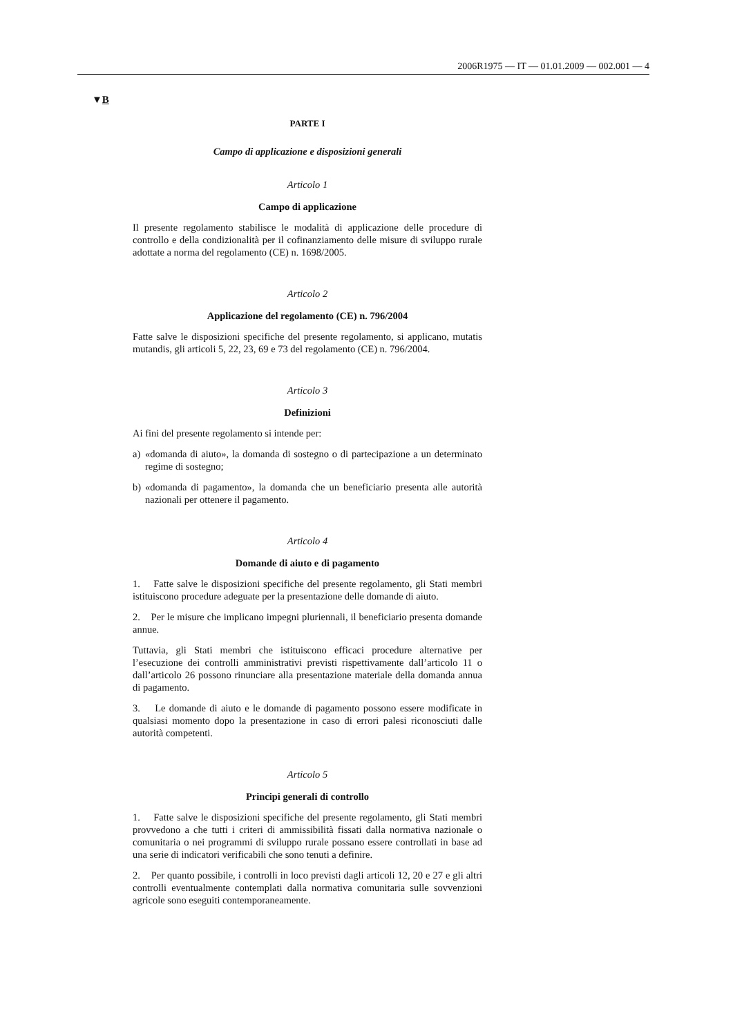2006R1975 — IT — 01.01.2009 — 002.001 — 4
▼B
PARTE I
Campo di applicazione e disposizioni generali
Articolo 1
Campo di applicazione
Il presente regolamento stabilisce le modalità di applicazione delle procedure di controllo e della condizionalità per il cofinanziamento delle misure di sviluppo rurale adottate a norma del regolamento (CE) n. 1698/2005.
Articolo 2
Applicazione del regolamento (CE) n. 796/2004
Fatte salve le disposizioni specifiche del presente regolamento, si applicano, mutatis mutandis, gli articoli 5, 22, 23, 69 e 73 del regolamento (CE) n. 796/2004.
Articolo 3
Definizioni
Ai fini del presente regolamento si intende per:
a) «domanda di aiuto», la domanda di sostegno o di partecipazione a un determinato regime di sostegno;
b) «domanda di pagamento», la domanda che un beneficiario presenta alle autorità nazionali per ottenere il pagamento.
Articolo 4
Domande di aiuto e di pagamento
1. Fatte salve le disposizioni specifiche del presente regolamento, gli Stati membri istituiscono procedure adeguate per la presentazione delle domande di aiuto.
2. Per le misure che implicano impegni pluriennali, il beneficiario presenta domande annue.
Tuttavia, gli Stati membri che istituiscono efficaci procedure alternative per l’esecuzione dei controlli amministrativi previsti rispettivamente dall’articolo 11 o dall’articolo 26 possono rinunciare alla presentazione materiale della domanda annua di pagamento.
3. Le domande di aiuto e le domande di pagamento possono essere modificate in qualsiasi momento dopo la presentazione in caso di errori palesi riconosciuti dalle autorità competenti.
Articolo 5
Principi generali di controllo
1. Fatte salve le disposizioni specifiche del presente regolamento, gli Stati membri provvedono a che tutti i criteri di ammissibilità fissati dalla normativa nazionale o comunitaria o nei programmi di sviluppo rurale possano essere controllati in base ad una serie di indicatori verificabili che sono tenuti a definire.
2. Per quanto possibile, i controlli in loco previsti dagli articoli 12, 20 e 27 e gli altri controlli eventualmente contemplati dalla normativa comunitaria sulle sovvenzioni agricole sono eseguiti contemporaneamente.